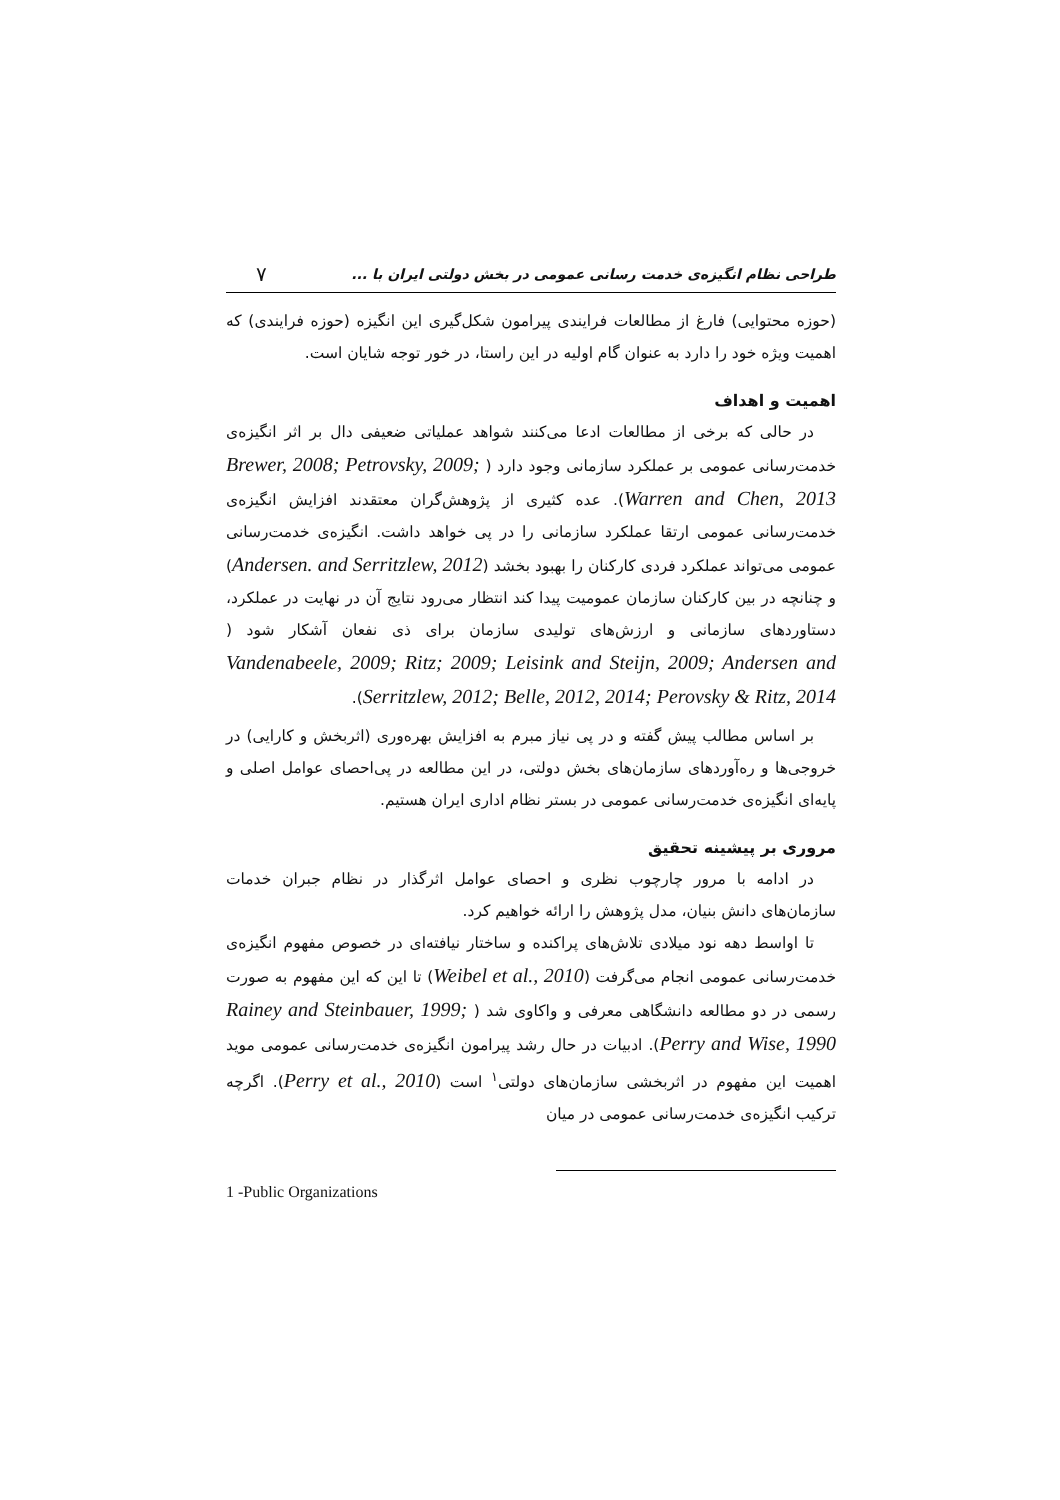۷ طراحی نظام انگیزه‌ی خدمت رسانی عمومی در بخش دولتی ایران با ...
(حوزه محتوایی) فارغ از مطالعات فرایندی پیرامون شکل‌گیری این انگیزه (حوزه فرایندی) که اهمیت ویژه خود را دارد به عنوان گام اولیه در این راستا، در خور توجه شایان است.
اهمیت و اهداف
در حالی که برخی از مطالعات ادعا می‌کنند شواهد عملیاتی ضعیفی دال بر اثر انگیزه‌ی خدمت‌رسانی عمومی بر عملکرد سازمانی وجود دارد ( Brewer, 2008; Petrovsky, 2009; Warren and Chen, 2013). عده کثیری از پژوهش‌گران معتقدند افزایش انگیزه‌ی خدمت‌رسانی عمومی ارتقا عملکرد سازمانی را در پی خواهد داشت. انگیزه‌ی خدمت‌رسانی عمومی می‌تواند عملکرد فردی کارکنان را بهبود بخشد (Andersen. and Serritzlew, 2012) و چنانچه در بین کارکنان سازمان عمومیت پیدا کند انتظار می‌رود نتایج آن در نهایت در عملکرد، دستاوردهای سازمانی و ارزش‌های تولیدی سازمان برای ذی نفعان آشکار شود ( Vandenabeele, 2009; Ritz; 2009; Leisink and Steijn, 2009; Andersen and Serritzlew, 2012; Belle, 2012, 2014; Perovsky & Ritz, 2014).
بر اساس مطالب پیش گفته و در پی نیاز مبرم به افزایش بهره‌وری (اثربخش و کارایی) در خروجی‌ها و ره‌آوردهای سازمان‌های بخش دولتی، در این مطالعه در پی‌احصای عوامل اصلی و پایه‌ای انگیزه‌ی خدمت‌رسانی عمومی در بستر نظام اداری ایران هستیم.
مروری بر پیشینه تحقیق
در ادامه با مرور چارچوب نظری و احصای عوامل اثرگذار در نظام جبران خدمات سازمان‌های دانش بنیان، مدل پژوهش را ارائه خواهیم کرد.
تا اواسط دهه نود میلادی تلاش‌های پراکنده و ساختار نیافته‌ای در خصوص مفهوم انگیزه‌ی خدمت‌رسانی عمومی انجام می‌گرفت (Weibel et al., 2010) تا این که این مفهوم به صورت رسمی در دو مطالعه دانشگاهی معرفی و واکاوی شد ( Rainey and Steinbauer, 1999; Perry and Wise, 1990). ادبیات در حال رشد پیرامون انگیزه‌ی خدمت‌رسانی عمومی موید اهمیت این مفهوم در اثربخشی سازمان‌های دولتی<sup>۱</sup> است (Perry et al., 2010). اگرچه ترکیب انگیزه‌ی خدمت‌رسانی عمومی در میان
1 -Public Organizations